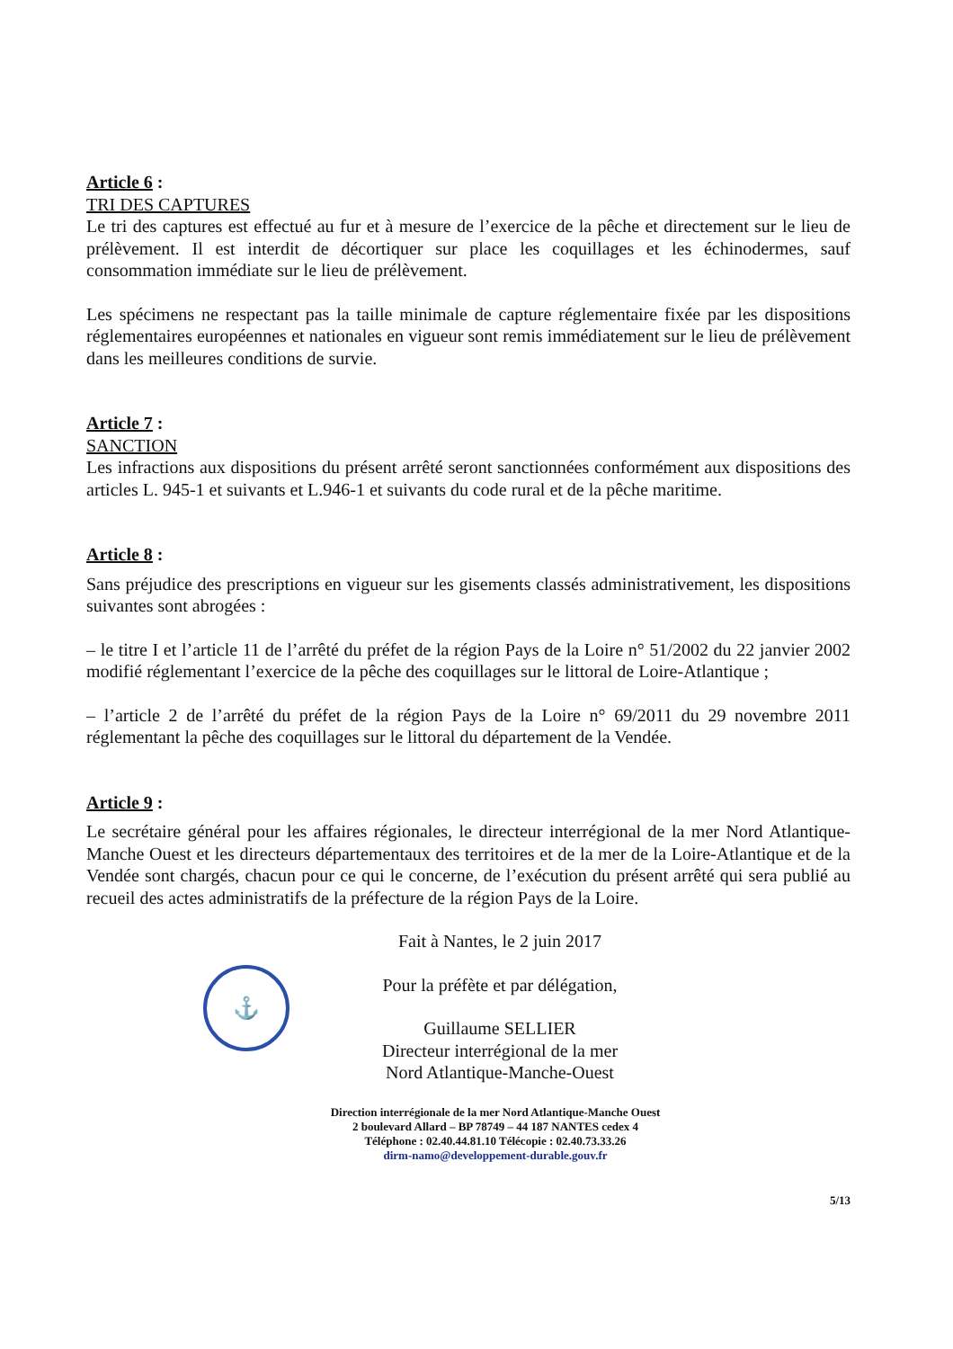Article 6 :
TRI DES CAPTURES
Le tri des captures est effectué au fur et à mesure de l’exercice de la pêche et directement sur le lieu de prélèvement. Il est interdit de décortiquer sur place les coquillages et les échinodermes, sauf consommation immédiate sur le lieu de prélèvement.
Les spécimens ne respectant pas la taille minimale de capture réglementaire fixée par les dispositions réglementaires européennes et nationales en vigueur sont remis immédiatement sur le lieu de prélèvement dans les meilleures conditions de survie.
Article 7 :
SANCTION
Les infractions aux dispositions du présent arrêté seront sanctionnées conformément aux dispositions des articles L. 945-1 et suivants et L.946-1 et suivants du code rural et de la pêche maritime.
Article 8 :
Sans préjudice des prescriptions en vigueur sur les gisements classés administrativement, les dispositions suivantes sont abrogées :
– le titre I et l’article 11 de l’arrêté du préfet de la région Pays de la Loire n° 51/2002 du 22 janvier 2002 modifié réglementant l’exercice de la pêche des coquillages sur le littoral de Loire-Atlantique ;
– l’article 2 de l’arrêté du préfet de la région Pays de la Loire n° 69/2011 du 29 novembre 2011 réglementant la pêche des coquillages sur le littoral du département de la Vendée.
Article 9 :
Le secrétaire général pour les affaires régionales, le directeur interrégional de la mer Nord Atlantique- Manche Ouest et les directeurs départementaux des territoires et de la mer de la Loire-Atlantique et de la Vendée sont chargés, chacun pour ce qui le concerne, de l’exécution du présent arrêté qui sera publié au recueil des actes administratifs de la préfecture de la région Pays de la Loire.
Fait à Nantes, le 2 juin 2017
⚓
Pour la préfète et par délégation,
Guillaume SELLIER
Directeur interrégional de la mer
Nord Atlantique-Manche-Ouest
Direction interrégionale de la mer Nord Atlantique-Manche Ouest
2 boulevard Allard – BP 78749 – 44 187 NANTES cedex 4
Téléphone : 02.40.44.81.10 Télécopie : 02.40.73.33.26
dirm-namo@developpement-durable.gouv.fr
5/13